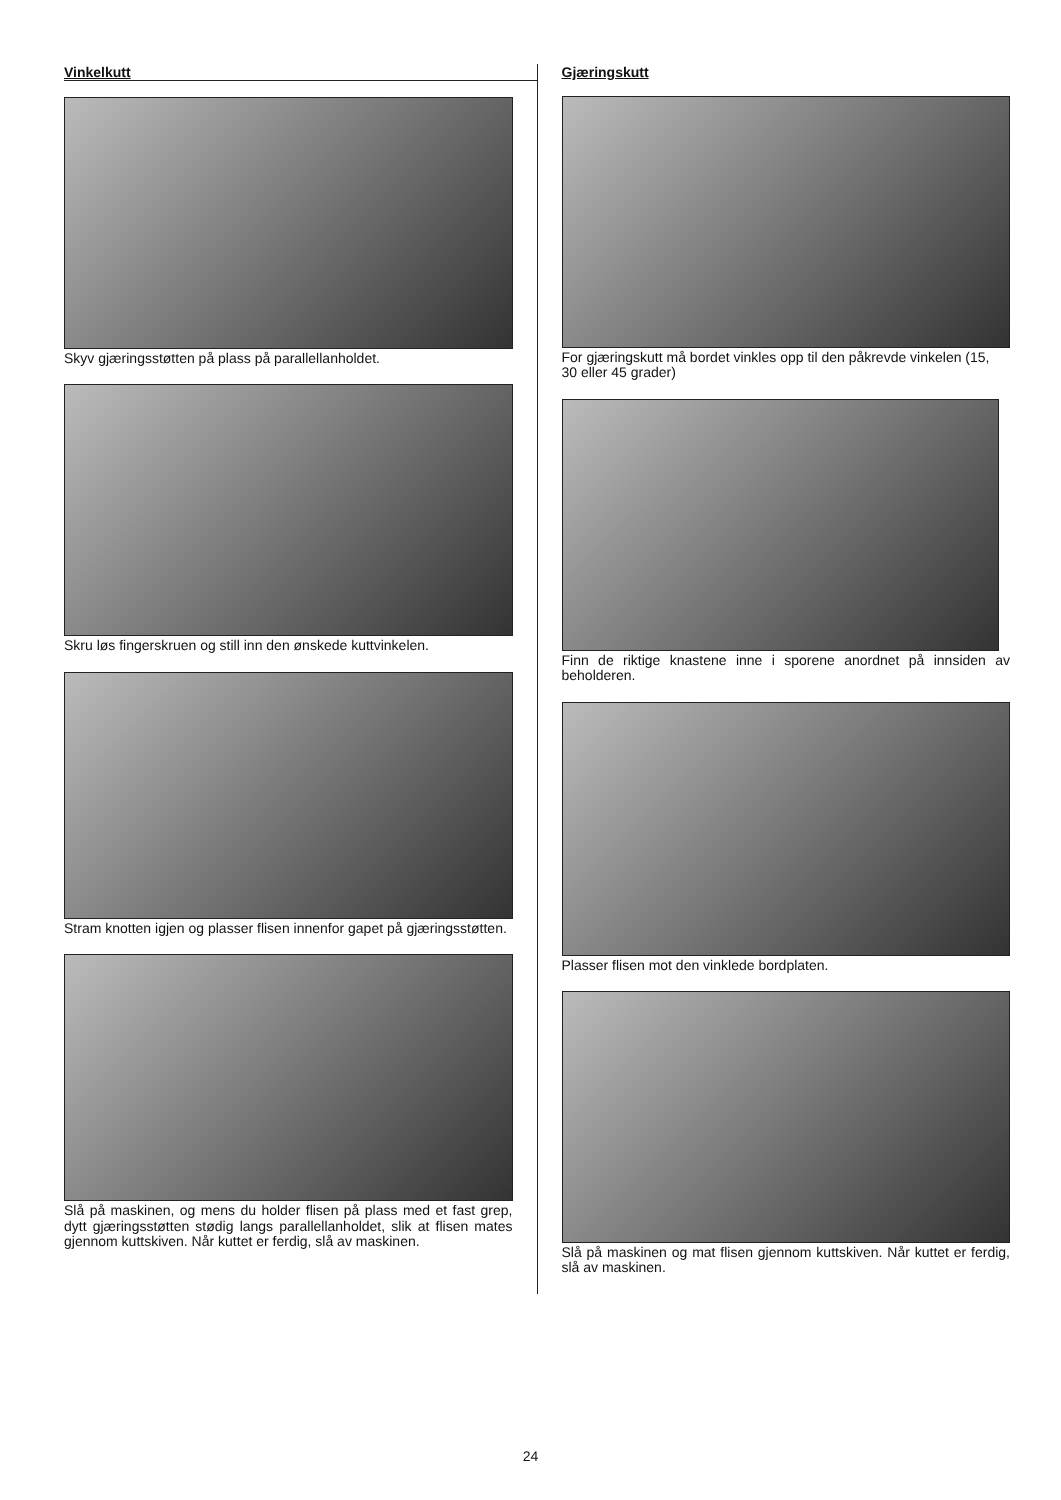Vinkelkutt
Skyv gjæringsstøtten på plass på parallellanholdet.
Skru løs fingerskruen og still inn den ønskede kuttvinkelen.
Stram knotten igjen og plasser flisen innenfor gapet på gjæringsstøtten.
Slå på maskinen, og mens du holder flisen på plass med et fast grep, dytt gjæringsstøtten stødig langs parallellanholdet, slik at flisen mates gjennom kuttskiven. Når kuttet er ferdig, slå av maskinen.
Gjæringskutt
For gjæringskutt må bordet vinkles opp til den påkrevde vinkelen (15,
30 eller 45 grader)
Finn de riktige knastene inne i sporene anordnet på innsiden av beholderen.
Plasser flisen mot den vinklede bordplaten.
Slå på maskinen og mat flisen gjennom kuttskiven. Når kuttet er ferdig, slå av maskinen.
24